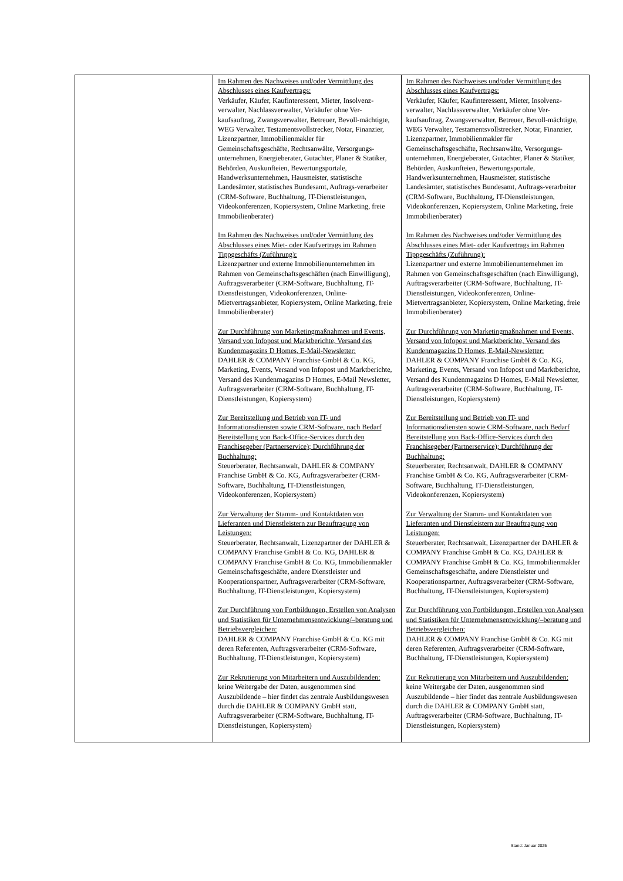| | Im Rahmen des Nachweises und/oder Vermittlung des Abschlusses eines Kaufvertrags: Verkäufer, Käufer, Kaufinteressent, Mieter, Insolvenz-verwalter, Nachlassverwalter, Verkäufer ohne Ver-kaufsauftrag, Zwangsverwalter, Betreuer, Bevoll-mächtigte, WEG Verwalter, Testamentsvollstrecker, Notar, Finanzier, Lizenzpartner, Immobilienmakler für Gemeinschaftsgeschäfte, Rechtsanwälte, Versorgungs-unternehmen, Energieberater, Gutachter, Planer & Statiker, Behörden, Auskunfteien, Bewertungsportale, Handwerksunternehmen, Hausmeister, statistische Landesämter, statistisches Bundesamt, Auftrags-verarbeiter (CRM-Software, Buchhaltung, IT-Dienstleistungen, Videokonferenzen, Kopiersystem, Online Marketing, freie Immobilienberater) Im Rahmen des Nachweises und/oder Vermittlung des Abschlusses eines Miet- oder Kaufvertrags im Rahmen Tippgeschäfts (Zuführung): Lizenzpartner und externe Immobilienunternehmen im Rahmen von Gemeinschaftsgeschäften (nach Einwilligung), Auftragsverarbeiter (CRM-Software, Buchhaltung, IT-Dienstleistungen, Videokonferenzen, Online-Mietvertragsanbieter, Kopiersystem, Online Marketing, freie Immobilienberater) Zur Durchführung von Marketingmaßnahmen und Events, Versand von Infopost und Marktberichte, Versand des Kundenmagazins D Homes, E-Mail-Newsletter: DAHLER & COMPANY Franchise GmbH & Co. KG, Marketing, Events, Versand von Infopost und Marktberichte, Versand des Kundenmagazins D Homes, E-Mail Newsletter, Auftragsverarbeiter (CRM-Software, Buchhaltung, IT-Dienstleistungen, Kopiersystem) Zur Bereitstellung und Betrieb von IT- und Informationsdiensten sowie CRM-Software, nach Bedarf Bereitstellung von Back-Office-Services durch den Franchisegeber (Partnerservice); Durchführung der Buchhaltung: Steuerberater, Rechtsanwalt, DAHLER & COMPANY Franchise GmbH & Co. KG, Auftragsverarbeiter (CRM-Software, Buchhaltung, IT-Dienstleistungen, Videokonferenzen, Kopiersystem) Zur Verwaltung der Stamm- und Kontaktdaten von Lieferanten und Dienstleistern zur Beauftragung von Leistungen: Steuerberater, Rechtsanwalt, Lizenzpartner der DAHLER & COMPANY Franchise GmbH & Co. KG, DAHLER & COMPANY Franchise GmbH & Co. KG, Immobilienmakler Gemeinschaftsgeschäfte, andere Dienstleister und Kooperationspartner, Auftragsverarbeiter (CRM-Software, Buchhaltung, IT-Dienstleistungen, Kopiersystem) Zur Durchführung von Fortbildungen, Erstellen von Analysen und Statistiken für Unternehmensentwicklung/–beratung und Betriebsvergleichen: DAHLER & COMPANY Franchise GmbH & Co. KG mit deren Referenten, Auftragsverarbeiter (CRM-Software, Buchhaltung, IT-Dienstleistungen, Kopiersystem) Zur Rekrutierung von Mitarbeitern und Auszubildenden: keine Weitergabe der Daten, ausgenommen sind Auszubildende – hier findet das zentrale Ausbildungswesen durch die DAHLER & COMPANY GmbH statt, Auftragsverarbeiter (CRM-Software, Buchhaltung, IT-Dienstleistungen, Kopiersystem) | Im Rahmen des Nachweises und/oder Vermittlung des Abschlusses eines Kaufvertrags: Verkäufer, Käufer, Kaufinteressent, Mieter, Insolvenz-verwalter, Nachlassverwalter, Verkäufer ohne Ver-kaufsauftrag, Zwangsverwalter, Betreuer, Bevoll-mächtigte, WEG Verwalter, Testamentsvollstrecker, Notar, Finanzier, Lizenzpartner, Immobilienmakler für Gemeinschaftsgeschäfte, Rechtsanwälte, Versorgungs-unternehmen, Energieberater, Gutachter, Planer & Statiker, Behörden, Auskunfteien, Bewertungsportale, Handwerksunternehmen, Hausmeister, statistische Landesämter, statistisches Bundesamt, Auftrags-verarbeiter (CRM-Software, Buchhaltung, IT-Dienstleistungen, Videokonferenzen, Kopiersystem, Online Marketing, freie Immobilienberater) Im Rahmen des Nachweises und/oder Vermittlung des Abschlusses eines Miet- oder Kaufvertrags im Rahmen Tippgeschäfts (Zuführung): Lizenzpartner und externe Immobilienunternehmen im Rahmen von Gemeinschaftsgeschäften (nach Einwilligung), Auftragsverarbeiter (CRM-Software, Buchhaltung, IT-Dienstleistungen, Videokonferenzen, Online-Mietvertragsanbieter, Kopiersystem, Online Marketing, freie Immobilienberater) Zur Durchführung von Marketingmaßnahmen und Events, Versand von Infopost und Marktberichte, Versand des Kundenmagazins D Homes, E-Mail-Newsletter: DAHLER & COMPANY Franchise GmbH & Co. KG, Marketing, Events, Versand von Infopost und Marktberichte, Versand des Kundenmagazins D Homes, E-Mail Newsletter, Auftragsverarbeiter (CRM-Software, Buchhaltung, IT-Dienstleistungen, Kopiersystem) Zur Bereitstellung und Betrieb von IT- und Informationsdiensten sowie CRM-Software, nach Bedarf Bereitstellung von Back-Office-Services durch den Franchisegeber (Partnerservice); Durchführung der Buchhaltung: Steuerberater, Rechtsanwalt, DAHLER & COMPANY Franchise GmbH & Co. KG, Auftragsverarbeiter (CRM-Software, Buchhaltung, IT-Dienstleistungen, Videokonferenzen, Kopiersystem) Zur Verwaltung der Stamm- und Kontaktdaten von Lieferanten und Dienstleistern zur Beauftragung von Leistungen: Steuerberater, Rechtsanwalt, Lizenzpartner der DAHLER & COMPANY Franchise GmbH & Co. KG, DAHLER & COMPANY Franchise GmbH & Co. KG, Immobilienmakler Gemeinschaftsgeschäfte, andere Dienstleister und Kooperationspartner, Auftragsverarbeiter (CRM-Software, Buchhaltung, IT-Dienstleistungen, Kopiersystem) Zur Durchführung von Fortbildungen, Erstellen von Analysen und Statistiken für Unternehmensentwicklung/–beratung und Betriebsvergleichen: DAHLER & COMPANY Franchise GmbH & Co. KG mit deren Referenten, Auftragsverarbeiter (CRM-Software, Buchhaltung, IT-Dienstleistungen, Kopiersystem) Zur Rekrutierung von Mitarbeitern und Auszubildenden: keine Weitergabe der Daten, ausgenommen sind Auszubildende – hier findet das zentrale Ausbildungswesen durch die DAHLER & COMPANY GmbH statt, Auftragsverarbeiter (CRM-Software, Buchhaltung, IT-Dienstleistungen, Kopiersystem) |
Stand: Januar 2025